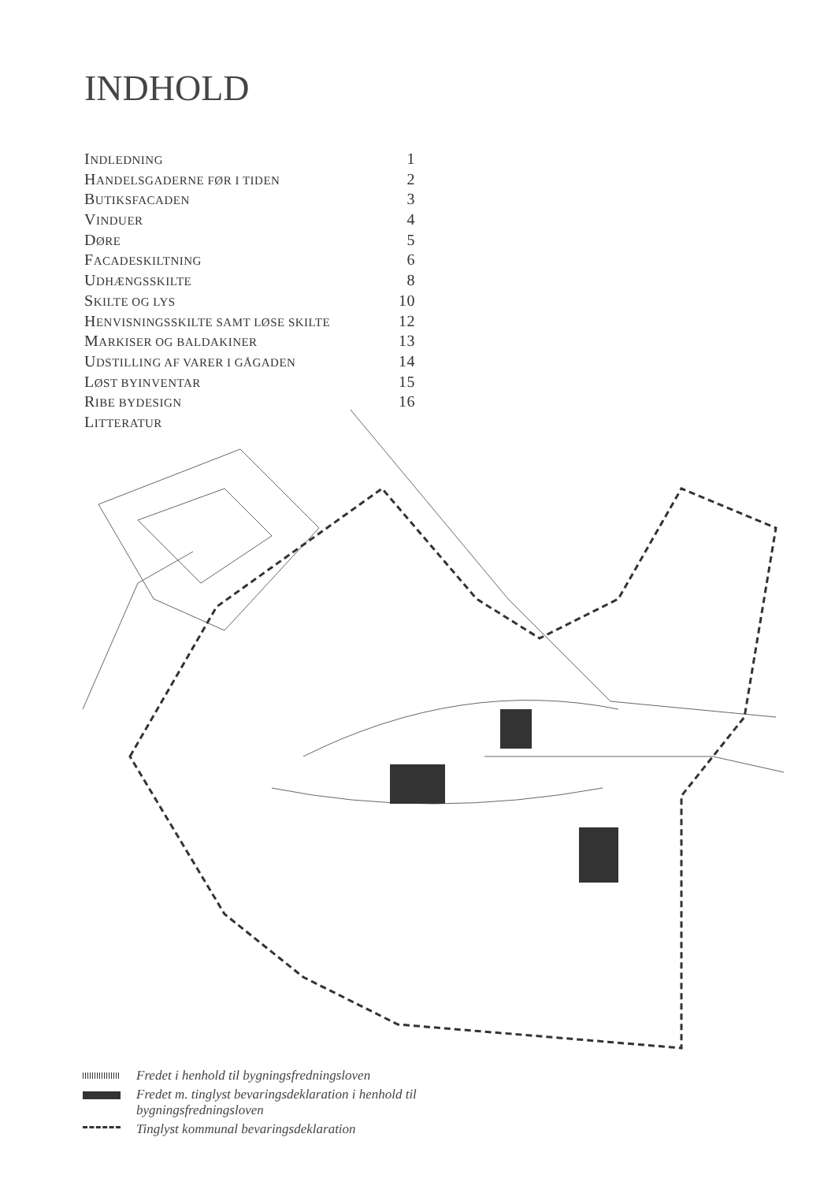INDHOLD
INDLEDNING 1
HANDELSGADERNE FØR I TIDEN 2
BUTIKSFACADEN 3
VINDUER 4
DØRE 5
FACADESKILTNING 6
UDHÆNGSSKILTE 8
SKILTE OG LYS 10
HENVISNINGSSKILTE SAMT LØSE SKILTE 12
MARKISER OG BALDAKINER 13
UDSTILLING AF VARER I GÅGADEN 14
LØST BYINVENTAR 15
RIBE BYDESIGN 16
LITTERATUR
Fredet i henhold til bygningsfredningsloven
Fredet m. tinglyst bevaringsdeklaration i henhold til
bygningsfredningsloven
Tinglyst kommunal bevaringsdeklaration